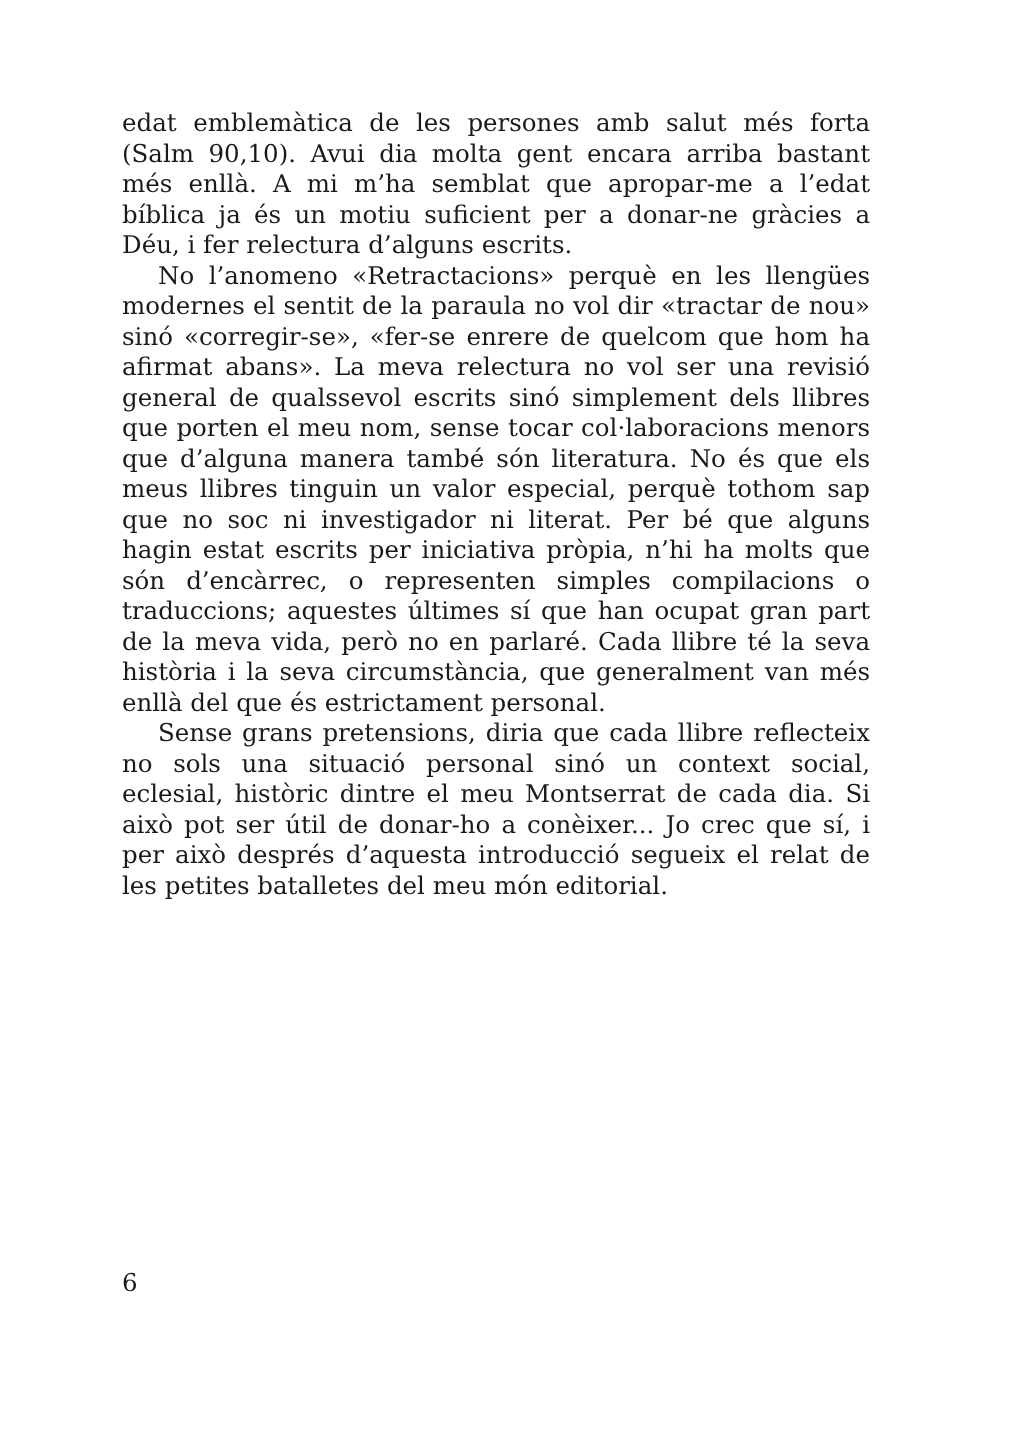edat emblemàtica de les persones amb salut més forta (Salm 90,10). Avui dia molta gent encara arriba bastant més enllà. A mi m’ha semblat que apropar-me a l’edat bíblica ja és un motiu suficient per a donar-ne gràcies a Déu, i fer relectura d’alguns escrits.
No l’anomeno «Retractacions» perquè en les llengües modernes el sentit de la paraula no vol dir «tractar de nou» sinó «corregir-se», «fer-se enrere de quelcom que hom ha afirmat abans». La meva relectura no vol ser una revisió general de qualssevol escrits sinó simplement dels llibres que porten el meu nom, sense tocar col·laboracions menors que d’alguna manera també són literatura. No és que els meus llibres tinguin un valor especial, perquè tothom sap que no soc ni investigador ni literat. Per bé que alguns hagin estat escrits per iniciativa pròpia, n’hi ha molts que són d’encàrrec, o representen simples compilacions o traduccions; aquestes últimes sí que han ocupat gran part de la meva vida, però no en parlaré. Cada llibre té la seva història i la seva circumstància, que generalment van més enllà del que és estrictament personal.
Sense grans pretensions, diria que cada llibre reflecteix no sols una situació personal sinó un context social, eclesial, històric dintre el meu Montserrat de cada dia. Si això pot ser útil de donar-ho a conèixer... Jo crec que sí, i per això després d’aquesta introducció segueix el relat de les petites batalletes del meu món editorial.
6